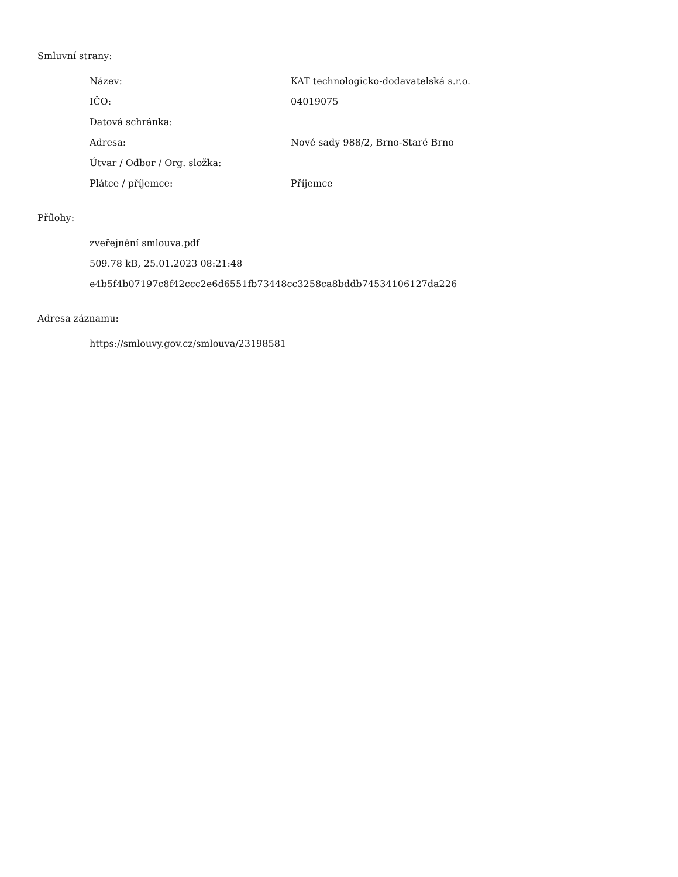Smluvní strany:
| Název: | KAT technologicko-dodavatelská s.r.o. |
| IČO: | 04019075 |
| Datová schránka: | |
| Adresa: | Nové sady 988/2, Brno-Staré Brno |
| Útvar / Odbor / Org. složka: | |
| Plátce / příjemce: | Příjemce |
Přílohy:
zveřejnění smlouva.pdf
509.78 kB, 25.01.2023 08:21:48
e4b5f4b07197c8f42ccc2e6d6551fb73448cc3258ca8bddb74534106127da226
Adresa záznamu:
https://smlouvy.gov.cz/smlouva/23198581